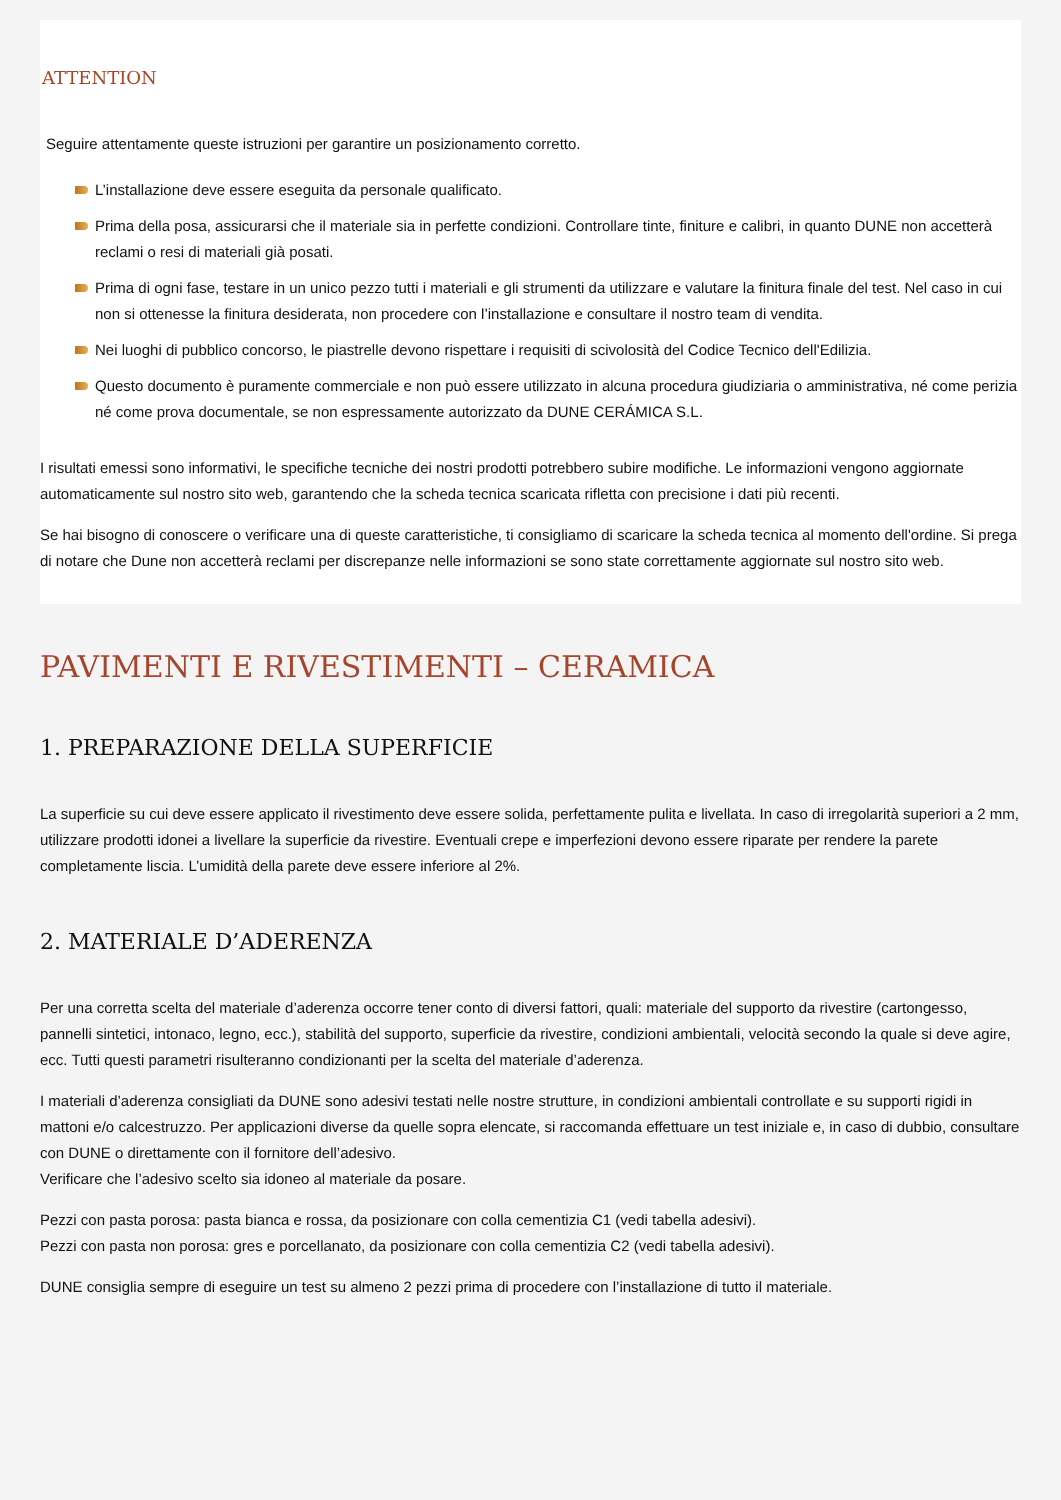ATTENTION
Seguire attentamente queste istruzioni per garantire un posizionamento corretto.
L’installazione deve essere eseguita da personale qualificato.
Prima della posa, assicurarsi che il materiale sia in perfette condizioni. Controllare tinte, finiture e calibri, in quanto DUNE non accetterà reclami o resi di materiali già posati.
Prima di ogni fase, testare in un unico pezzo tutti i materiali e gli strumenti da utilizzare e valutare la finitura finale del test. Nel caso in cui non si ottenesse la finitura desiderata, non procedere con l’installazione e consultare il nostro team di vendita.
Nei luoghi di pubblico concorso, le piastrelle devono rispettare i requisiti di scivolosità del Codice Tecnico dell'Edilizia.
Questo documento è puramente commerciale e non può essere utilizzato in alcuna procedura giudiziaria o amministrativa, né come perizia né come prova documentale, se non espressamente autorizzato da DUNE CERÁMICA S.L.
I risultati emessi sono informativi, le specifiche tecniche dei nostri prodotti potrebbero subire modifiche. Le informazioni vengono aggiornate automaticamente sul nostro sito web, garantendo che la scheda tecnica scaricata rifletta con precisione i dati più recenti.
Se hai bisogno di conoscere o verificare una di queste caratteristiche, ti consigliamo di scaricare la scheda tecnica al momento dell'ordine. Si prega di notare che Dune non accetterà reclami per discrepanze nelle informazioni se sono state correttamente aggiornate sul nostro sito web.
PAVIMENTI E RIVESTIMENTI – CERAMICA
1. PREPARAZIONE DELLA SUPERFICIE
La superficie su cui deve essere applicato il rivestimento deve essere solida, perfettamente pulita e livellata. In caso di irregolarità superiori a 2 mm, utilizzare prodotti idonei a livellare la superficie da rivestire. Eventuali crepe e imperfezioni devono essere riparate per rendere la parete completamente liscia. L’umidità della parete deve essere inferiore al 2%.
2. MATERIALE D’ADERENZA
Per una corretta scelta del materiale d’aderenza occorre tener conto di diversi fattori, quali: materiale del supporto da rivestire (cartongesso, pannelli sintetici, intonaco, legno, ecc.), stabilità del supporto, superficie da rivestire, condizioni ambientali, velocità secondo la quale si deve agire, ecc. Tutti questi parametri risulteranno condizionanti per la scelta del materiale d’aderenza.
I materiali d’aderenza consigliati da DUNE sono adesivi testati nelle nostre strutture, in condizioni ambientali controllate e su supporti rigidi in mattoni e/o calcestruzzo. Per applicazioni diverse da quelle sopra elencate, si raccomanda effettuare un test iniziale e, in caso di dubbio, consultare con DUNE o direttamente con il fornitore dell’adesivo.
Verificare che l’adesivo scelto sia idoneo al materiale da posare.
Pezzi con pasta porosa: pasta bianca e rossa, da posizionare con colla cementizia C1 (vedi tabella adesivi).
Pezzi con pasta non porosa: gres e porcellanato, da posizionare con colla cementizia C2 (vedi tabella adesivi).
DUNE consiglia sempre di eseguire un test su almeno 2 pezzi prima di procedere con l’installazione di tutto il materiale.